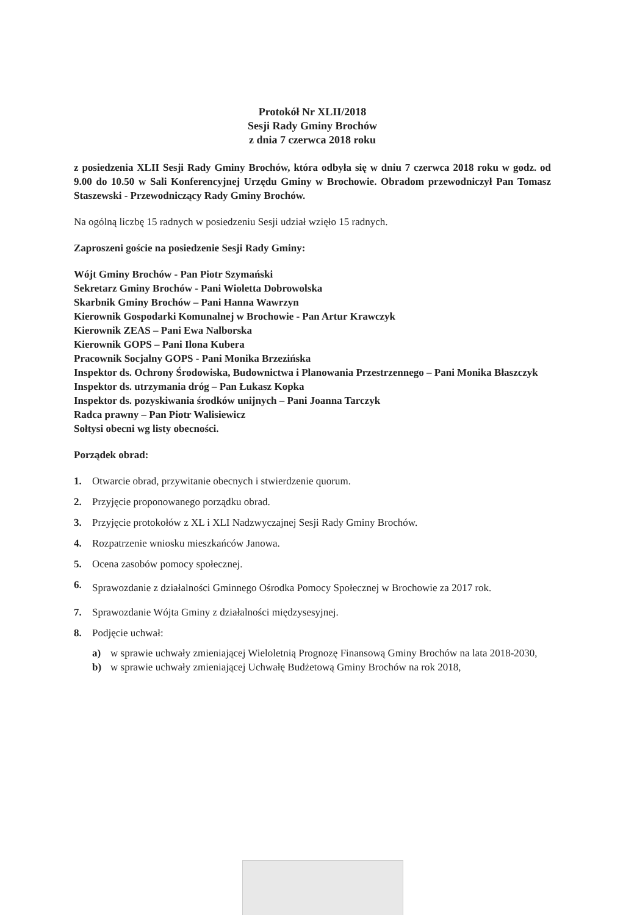Protokół Nr XLII/2018
Sesji Rady Gminy Brochów
z dnia 7 czerwca 2018 roku
z posiedzenia XLII Sesji Rady Gminy Brochów, która odbyła się w dniu 7 czerwca 2018 roku w godz. od 9.00 do 10.50 w Sali Konferencyjnej Urzędu Gminy w Brochowie. Obradom przewodniczył Pan Tomasz Staszewski - Przewodniczący Rady Gminy Brochów.
Na ogólną liczbę 15 radnych w posiedzeniu Sesji udział wzięło 15 radnych.
Zaproszeni goście na posiedzenie Sesji Rady Gminy:
Wójt Gminy Brochów - Pan Piotr Szymański
Sekretarz Gminy Brochów - Pani Wioletta Dobrowolska
Skarbnik Gminy Brochów – Pani Hanna Wawrzyn
Kierownik Gospodarki Komunalnej w Brochowie - Pan Artur Krawczyk
Kierownik ZEAS – Pani Ewa Nalborska
Kierownik GOPS – Pani Ilona Kubera
Pracownik Socjalny GOPS - Pani Monika Brzezińska
Inspektor ds. Ochrony Środowiska, Budownictwa i Planowania Przestrzennego – Pani Monika Błaszczyk
Inspektor ds. utrzymania dróg – Pan Łukasz Kopka
Inspektor ds. pozyskiwania środków unijnych – Pani Joanna Tarczyk
Radca prawny – Pan Piotr Walisiewicz
Sołtysi obecni wg listy obecności.
Porządek obrad:
1. Otwarcie obrad, przywitanie obecnych i stwierdzenie quorum.
2. Przyjęcie proponowanego porządku obrad.
3. Przyjęcie protokołów z XL i XLI Nadzwyczajnej Sesji Rady Gminy Brochów.
4. Rozpatrzenie wniosku mieszkańców Janowa.
5. Ocena zasobów pomocy społecznej.
6. Sprawozdanie z działalności Gminnego Ośrodka Pomocy Społecznej w Brochowie za 2017 rok.
7. Sprawozdanie Wójta Gminy z działalności międzysesyjnej.
8. Podjęcie uchwał:
a) w sprawie uchwały zmieniającej Wieloletnią Prognozę Finansową Gminy Brochów na lata 2018-2030,
b) w sprawie uchwały zmieniającej Uchwałę Budżetową Gminy Brochów na rok 2018,